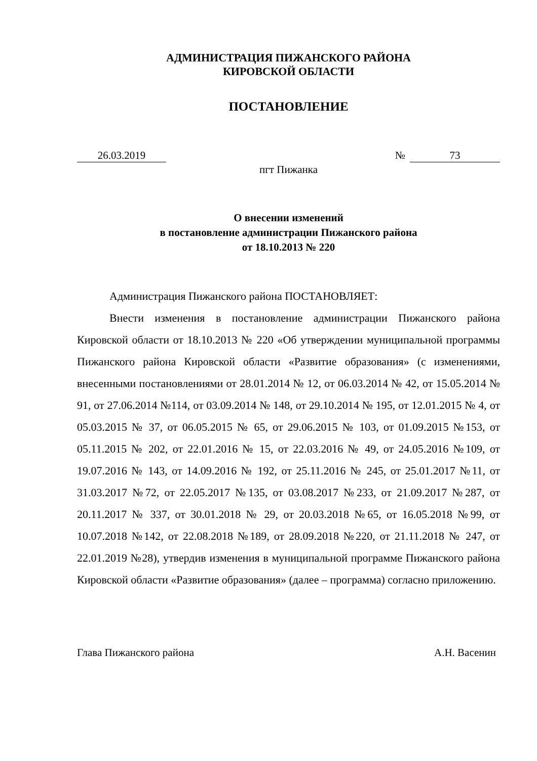АДМИНИСТРАЦИЯ ПИЖАНСКОГО РАЙОНА
КИРОВСКОЙ ОБЛАСТИ
ПОСТАНОВЛЕНИЕ
26.03.2019 № 73
пгт Пижанка
О внесении изменений
в постановление администрации Пижанского района
от 18.10.2013 № 220
Администрация Пижанского района ПОСТАНОВЛЯЕТ:
Внести изменения в постановление администрации Пижанского района Кировской области от 18.10.2013 № 220 «Об утверждении муниципальной программы Пижанского района Кировской области «Развитие образования» (с изменениями, внесенными постановлениями от 28.01.2014 № 12, от 06.03.2014 № 42, от 15.05.2014 № 91, от 27.06.2014 №114, от 03.09.2014 № 148, от 29.10.2014 № 195, от 12.01.2015 № 4, от 05.03.2015 № 37, от 06.05.2015 № 65, от 29.06.2015 № 103, от 01.09.2015 №153, от 05.11.2015 № 202, от 22.01.2016 № 15, от 22.03.2016 № 49, от 24.05.2016 №109, от 19.07.2016 № 143, от 14.09.2016 № 192, от 25.11.2016 № 245, от 25.01.2017 №11, от 31.03.2017 №72, от 22.05.2017 №135, от 03.08.2017 №233, от 21.09.2017 №287, от 20.11.2017 № 337, от 30.01.2018 № 29, от 20.03.2018 №65, от 16.05.2018 №99, от 10.07.2018 №142, от 22.08.2018 №189, от 28.09.2018 №220, от 21.11.2018 № 247, от 22.01.2019 №28), утвердив изменения в муниципальной программе Пижанского района Кировской области «Развитие образования» (далее – программа) согласно приложению.
Глава Пижанского района А.Н. Васенин